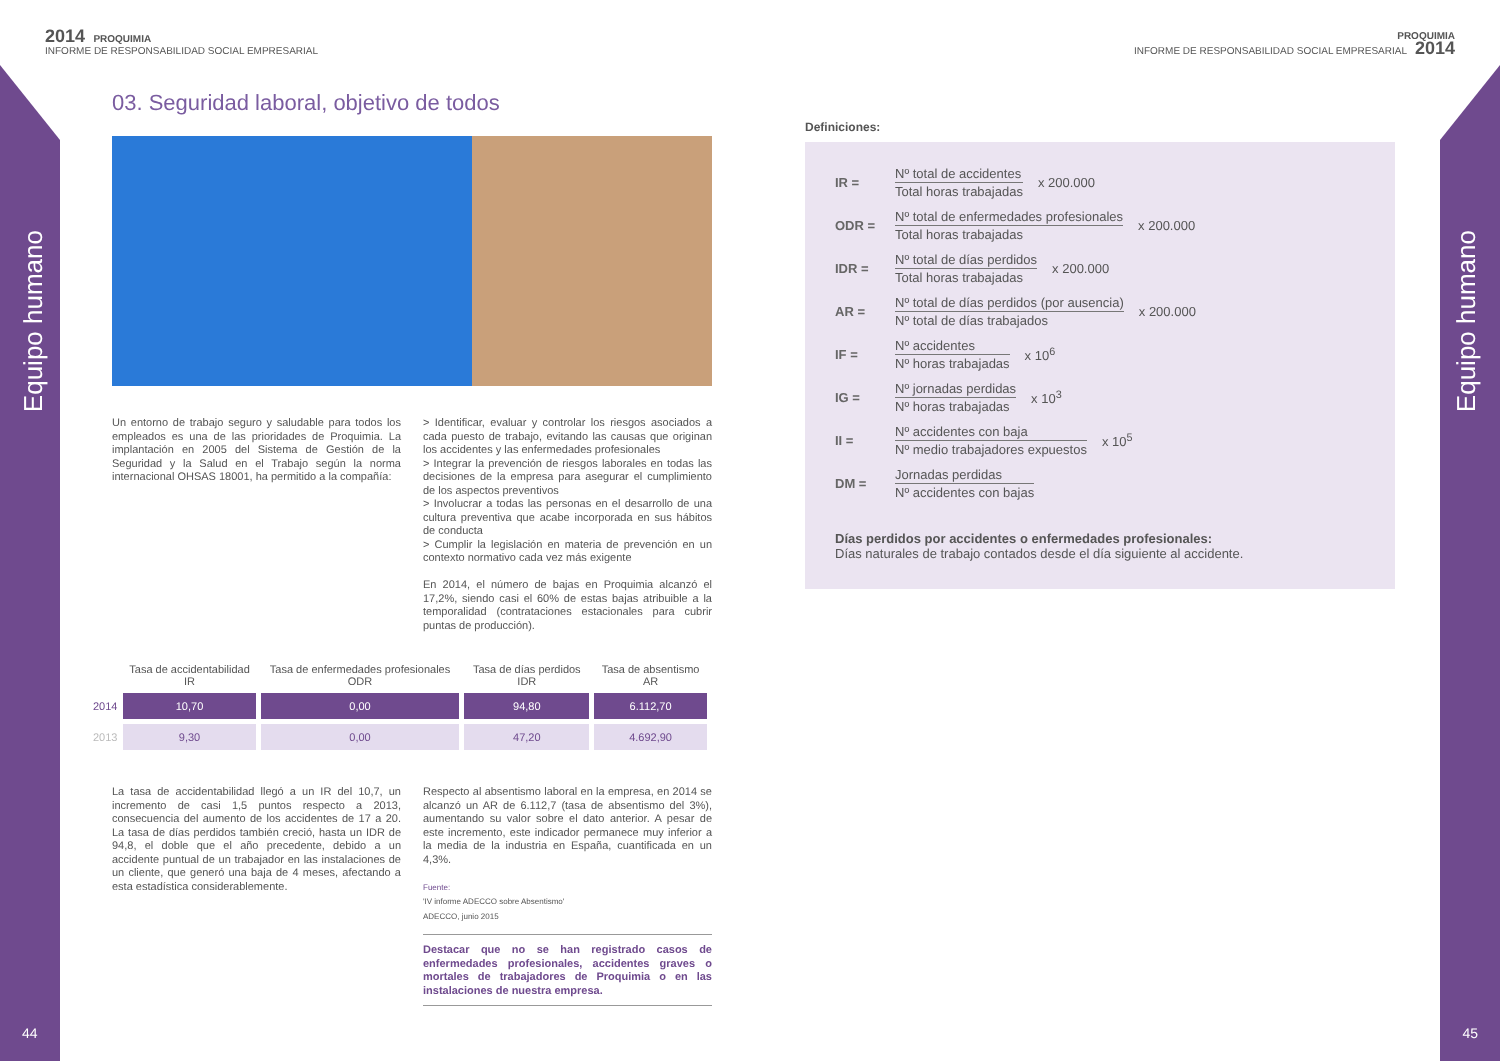Equipo humano
Equipo humano
44 45
2014 PROQUIMIA
INFORME DE RESPONSABILIDAD SOCIAL EMPRESARIAL
PROQUIMIA
INFORME DE RESPONSABILIDAD SOCIAL EMPRESARIAL 2014
03. Seguridad laboral, objetivo de todos
Un entorno de trabajo seguro y saludable para todos los empleados es una de las prioridades de Proquimia. La implantación en 2005 del Sistema de Gestión de la Seguridad y la Salud en el Trabajo según la norma internacional OHSAS 18001, ha permitido a la compañía:
> Identificar, evaluar y controlar los riesgos asociados a cada puesto de trabajo, evitando las causas que originan los accidentes y las enfermedades profesionales
> Integrar la prevención de riesgos laborales en todas las decisiones de la empresa para asegurar el cumplimiento de los aspectos preventivos
> Involucrar a todas las personas en el desarrollo de una cultura preventiva que acabe incorporada en sus hábitos de conducta
> Cumplir la legislación en materia de prevención en un contexto normativo cada vez más exigente
En 2014, el número de bajas en Proquimia alcanzó el 17,2%, siendo casi el 60% de estas bajas atribuible a la temporalidad (contrataciones estacionales para cubrir puntas de producción).
| | Tasa de accidentabilidad IR | Tasa de enfermedades profesionales ODR | Tasa de días perdidos IDR | Tasa de absentismo AR |
| --- | --- | --- | --- | --- |
| 2014 | 10,70 | 0,00 | 94,80 | 6.112,70 |
| 2013 | 9,30 | 0,00 | 47,20 | 4.692,90 |
La tasa de accidentabilidad llegó a un IR del 10,7, un incremento de casi 1,5 puntos respecto a 2013, consecuencia del aumento de los accidentes de 17 a 20. La tasa de días perdidos también creció, hasta un IDR de 94,8, el doble que el año precedente, debido a un accidente puntual de un trabajador en las instalaciones de un cliente, que generó una baja de 4 meses, afectando a esta estadística considerablemente.
Respecto al absentismo laboral en la empresa, en 2014 se alcanzó un AR de 6.112,7 (tasa de absentismo del 3%), aumentando su valor sobre el dato anterior. A pesar de este incremento, este indicador permanece muy inferior a la media de la industria en España, cuantificada en un 4,3%.
Fuente:
'IV informe ADECCO sobre Absentismo'
ADECCO, junio 2015
Destacar que no se han registrado casos de enfermedades profesionales, accidentes graves o mortales de trabajadores de Proquimia o en las instalaciones de nuestra empresa.
Definiciones:
IR = Nº total de accidentes Total horas trabajadas x 200.000
ODR = Nº total de enfermedades profesionales Total horas trabajadas x 200.000
IDR = Nº total de días perdidos Total horas trabajadas x 200.000
AR = Nº total de días perdidos (por ausencia) Nº total de días trabajados x 200.000
IF = Nº accidentes Nº horas trabajadas x 10<sup>6</sup>
IG = Nº jornadas perdidas Nº horas trabajadas x 10<sup>3</sup>
II = Nº accidentes con baja Nº medio trabajadores expuestos x 10<sup>5</sup>
DM = Jornadas perdidas Nº accidentes con bajas
Días perdidos por accidentes o enfermedades profesionales:
Días naturales de trabajo contados desde el día siguiente al accidente.